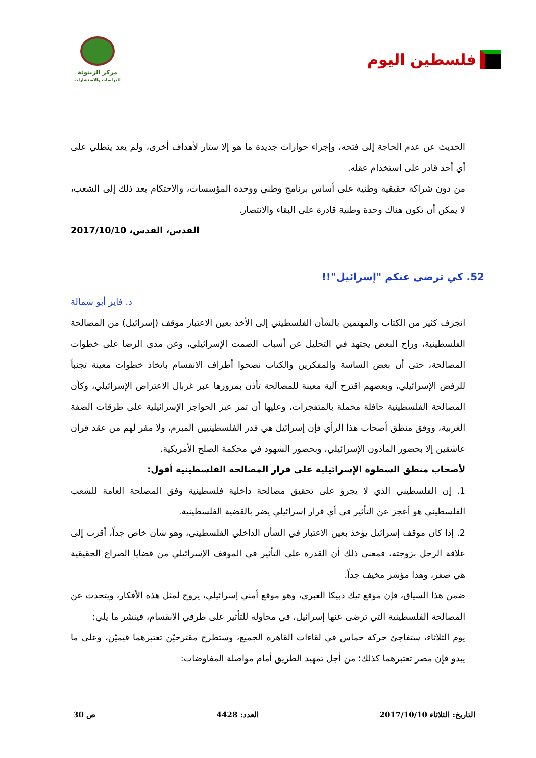فلسطين اليوم
مركز الزيتونة
للدراسات والاستشارات
الحديث عن عدم الحاجة إلى فتحه، وإجراء حوارات جديدة ما هو إلا ستار لأهداف أخرى، ولم يعد ينطلي على أي أحد قادر على استخدام عقله.
من دون شراكة حقيقية وطنية على أساس برنامج وطني ووحدة المؤسسات، والاحتكام بعد ذلك إلى الشعب، لا يمكن أن تكون هناك وحدة وطنية قادرة على البقاء والانتصار.
القدس، القدس، 2017/10/10
52. كي ترضى عنكم "إسرائيل"!!
د. فايز أبو شمالة
انجرف كثير من الكتاب والمهتمين بالشأن الفلسطيني إلى الأخذ بعين الاعتبار موقف (إسرائيل) من المصالحة الفلسطينية، وراح البعض يجتهد في التحليل عن أسباب الصمت الإسرائيلي، وعن مدى الرضا على خطوات المصالحة، حتى أن بعض الساسة والمفكرين والكتاب نصحوا أطراف الانقسام باتخاذ خطوات معينة تجنباً للرفض الإسرائيلي، وبعضهم اقترح آلية معينة للمصالحة تأذن بمرورها عبر غربال الاعتراض الإسرائيلي، وكأن المصالحة الفلسطينية حافلة محملة بالمتفجرات، وعليها أن تمر عبر الحواجز الإسرائيلية على طرقات الضفة الغربية، ووفق منطق أصحاب هذا الرأي فإن إسرائيل هي قدر الفلسطينيين المبرم، ولا مفر لهم من عقد قران عاشقين إلا بحضور المأذون الإسرائيلي، وبحضور الشهود في محكمة الصلح الأمريكية.
لأصحاب منطق السطوة الإسرائيلية على قرار المصالحة الفلسطينية أقول:
1. إن الفلسطيني الذي لا يجرؤ على تحقيق مصالحة داخلية فلسطينية وفق المصلحة العامة للشعب الفلسطيني هو أعجز عن التأثير في أي قرار إسرائيلي يضر بالقضية الفلسطينية.
2. إذا كان موقف إسرائيل يؤخذ بعين الاعتبار في الشأن الداخلي الفلسطيني، وهو شأن خاص جداً، أقرب إلى علاقة الرجل بزوجته، فمعنى ذلك أن القدرة على التأثير في الموقف الإسرائيلي من قضايا الصراع الحقيقية هي صفر، وهذا مؤشر مخيف جداً.
ضمن هذا السياق، فإن موقع تيك دبيكا العبري، وهو موقع أمني إسرائيلي، يروج لمثل هذه الأفكار، ويتحدث عن المصالحة الفلسطينية التي ترضى عنها إسرائيل، في محاولة للتأثير على طرفي الانقسام، فينشر ما يلي:
يوم الثلاثاء، ستفاجئ حركة حماس في لقاءات القاهرة الجميع، وستطرح مقترحيْن تعتبرهما قيميْن، وعلى ما يبدو فإن مصر تعتبرهما كذلك؛ من أجل تمهيد الطريق أمام مواصلة المفاوضات:
التاريخ: الثلاثاء 2017/10/10 العدد: 4428 ص 30